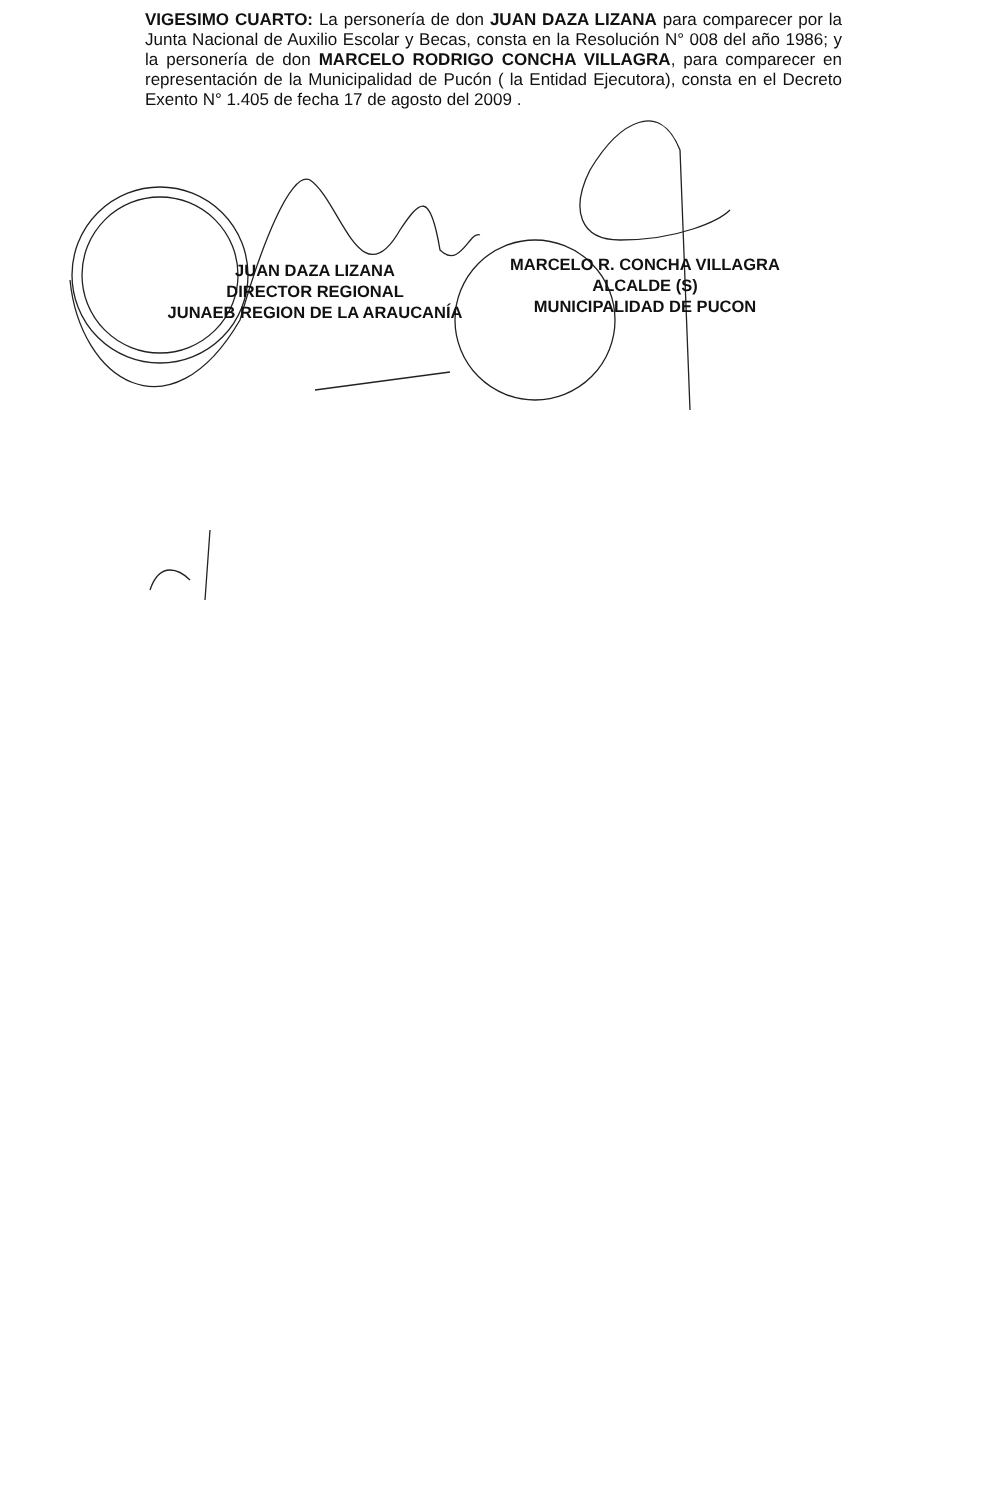VIGESIMO CUARTO: La personería de don JUAN DAZA LIZANA para comparecer por la Junta Nacional de Auxilio Escolar y Becas, consta en la Resolución N° 008 del año 1986; y la personería de don MARCELO RODRIGO CONCHA VILLAGRA, para comparecer en representación de la Municipalidad de Pucón ( la Entidad Ejecutora), consta en el Decreto Exento N° 1.405 de fecha 17 de agosto del 2009 .
JUAN DAZA LIZANA
DIRECTOR REGIONAL
JUNAEB REGION DE LA ARAUCANÍA
MARCELO R. CONCHA VILLAGRA
ALCALDE (S)
MUNICIPALIDAD DE PUCON